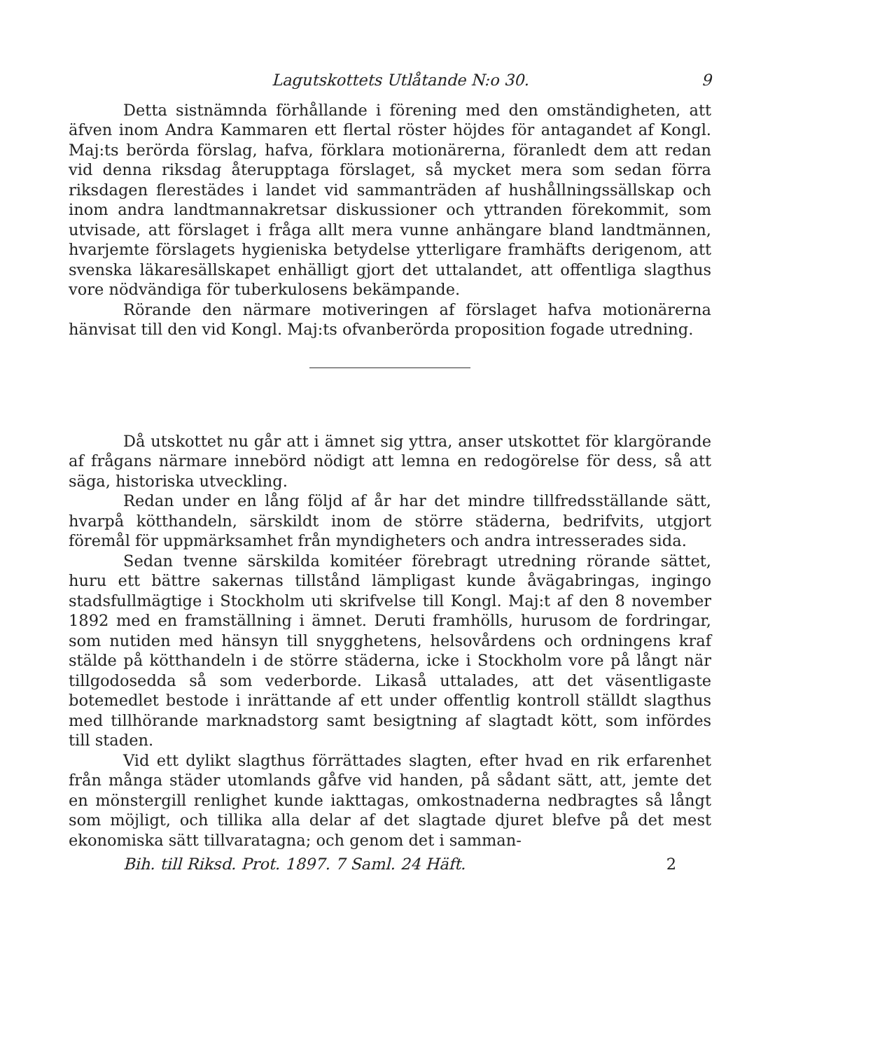Lagutskottets Utlåtande N:o 30. 9
Detta sistnämnda förhållande i förening med den omständigheten, att äfven inom Andra Kammaren ett flertal röster höjdes för antagandet af Kongl. Maj:ts berörda förslag, hafva, förklara motionärerna, föranledt dem att redan vid denna riksdag återupptaga förslaget, så mycket mera som sedan förra riksdagen flerestädes i landet vid sammanträden af hushållningssällskap och inom andra landtmannakretsar diskussioner och yttranden förekommit, som utvisade, att förslaget i fråga allt mera vunne anhängare bland landtmännen, hvarjemte förslagets hygieniska betydelse ytterligare framhäfts derigenom, att svenska läkaresällskapet enhälligt gjort det uttalandet, att offentliga slagthus vore nödvändiga för tuberkulosens bekämpande.
Rörande den närmare motiveringen af förslaget hafva motionärerna hänvisat till den vid Kongl. Maj:ts ofvanberörda proposition fogade utredning.
Då utskottet nu går att i ämnet sig yttra, anser utskottet för klargörande af frågans närmare innebörd nödigt att lemna en redogörelse för dess, så att säga, historiska utveckling.
Redan under en lång följd af år har det mindre tillfredsställande sätt, hvarpå kötthandeln, särskildt inom de större städerna, bedrifvits, utgjort föremål för uppmärksamhet från myndigheters och andra intresserades sida.
Sedan tvenne särskilda komitéer förebragt utredning rörande sättet, huru ett bättre sakernas tillstånd lämpligast kunde åvägabringas, ingingo stadsfullmägtige i Stockholm uti skrifvelse till Kongl. Maj:t af den 8 november 1892 med en framställning i ämnet. Deruti framhölls, hurusom de fordringar, som nutiden med hänsyn till snygghetens, helsovårdens och ordningens kraf stälde på kötthandeln i de större städerna, icke i Stockholm vore på långt när tillgodosedda så som vederborde. Likaså uttalades, att det väsentligaste botemedlet bestode i inrättande af ett under offentlig kontroll ställdt slagthus med tillhörande marknadstorg samt besigtning af slagtadt kött, som infördes till staden.
Vid ett dylikt slagthus förrättades slagten, efter hvad en rik erfarenhet från många städer utomlands gåfve vid handen, på sådant sätt, att, jemte det en mönstergill renlighet kunde iakttagas, omkostnaderna nedbragtes så långt som möjligt, och tillika alla delar af det slagtade djuret blefve på det mest ekonomiska sätt tillvaratagna; och genom det i samman-
Bih. till Riksd. Prot. 1897. 7 Saml. 24 Häft. 2